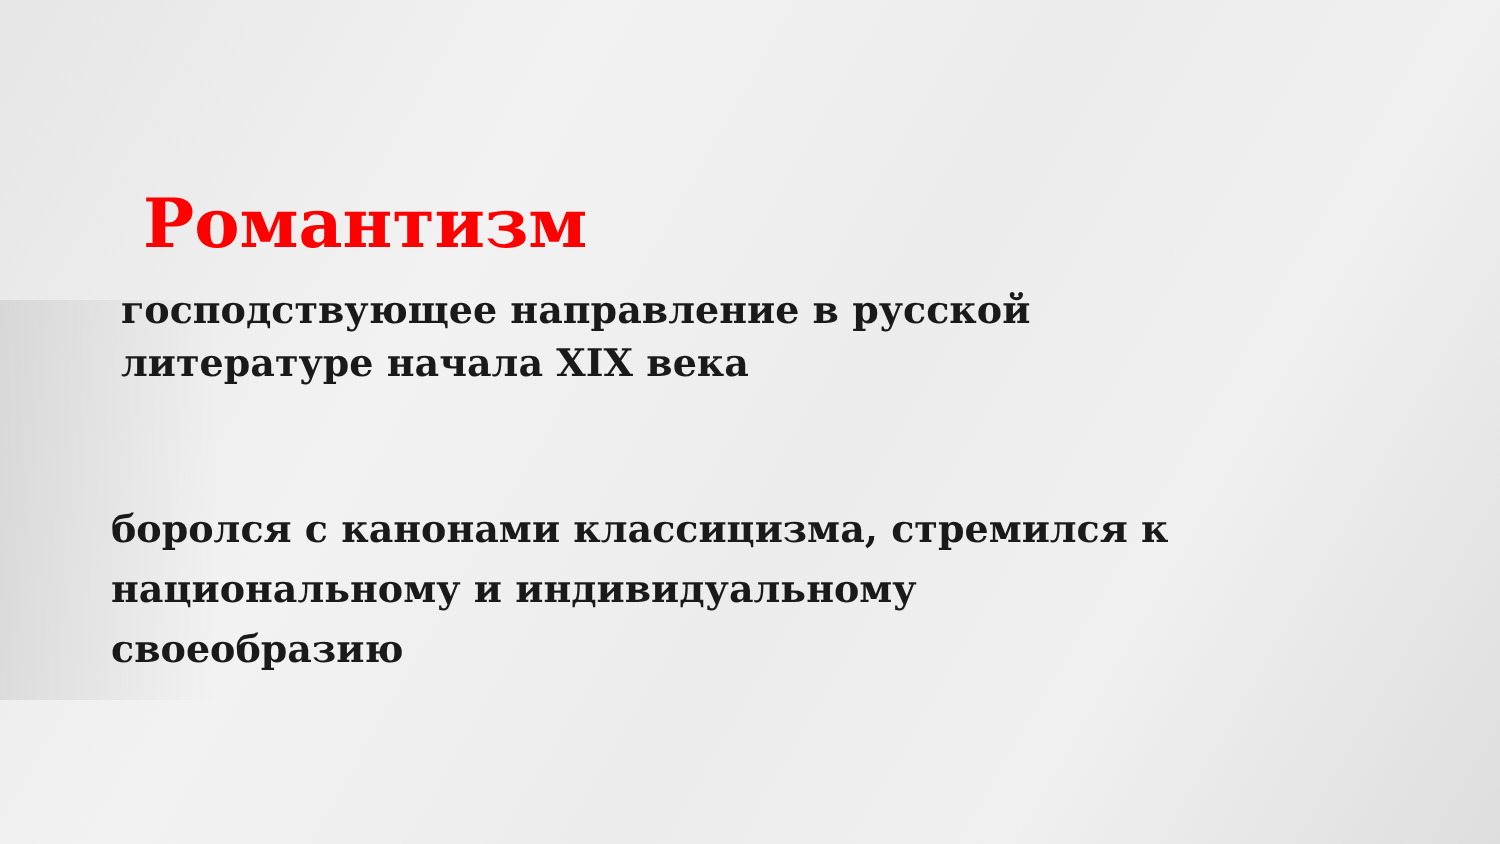Романтизм
господствующее направление в русской
литературе начала XIX века
боролся с канонами классицизма, стремился к
национальному и индивидуальному
своеобразию